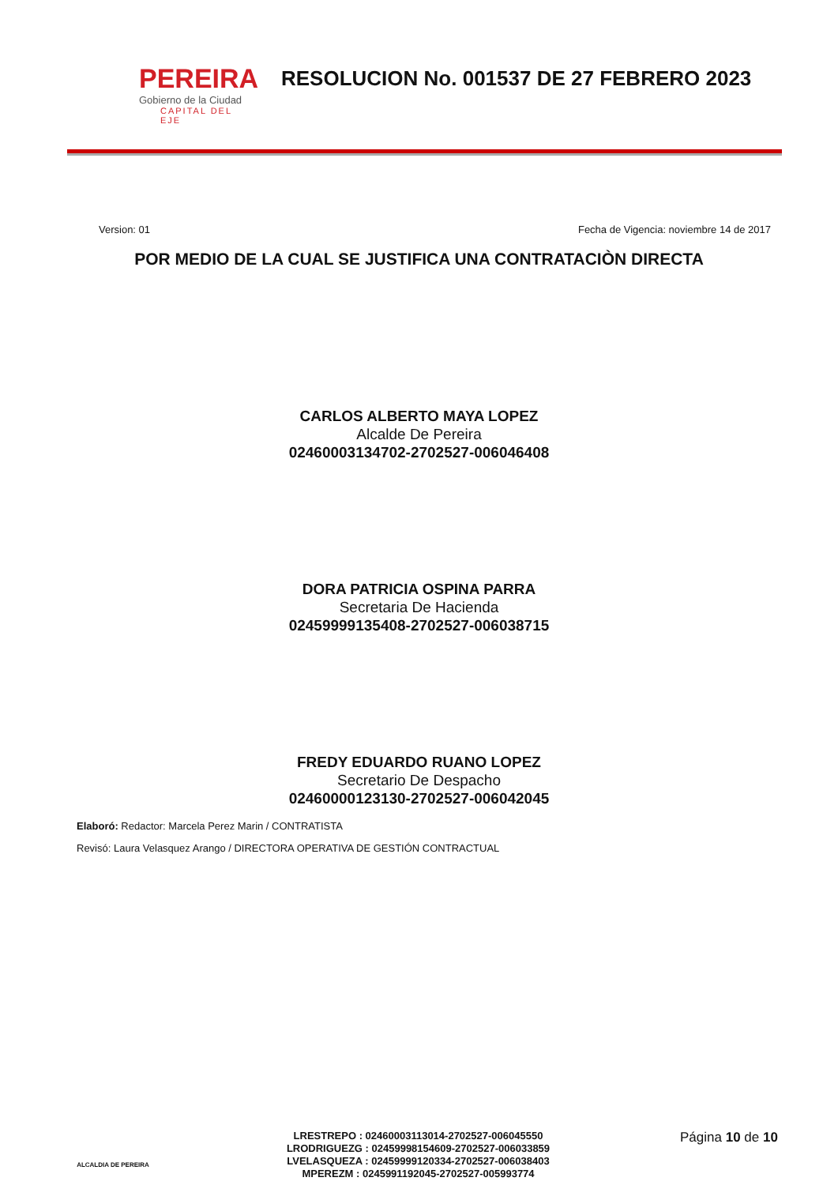PEREIRA
Gobierno de la Ciudad
CAPITAL DEL EJE
RESOLUCION No. 001537 DE 27 FEBRERO 2023
Version: 01 Fecha de Vigencia: noviembre 14 de 2017
POR MEDIO DE LA CUAL SE JUSTIFICA UNA CONTRATACIÒN DIRECTA
CARLOS ALBERTO MAYA LOPEZ
Alcalde De Pereira
02460003134702-2702527-006046408
DORA PATRICIA OSPINA PARRA
Secretaria De Hacienda
02459999135408-2702527-006038715
FREDY EDUARDO RUANO LOPEZ
Secretario De Despacho
02460000123130-2702527-006042045
Elaboró: Redactor: Marcela Perez Marin / CONTRATISTA
Revisó: Laura Velasquez Arango / DIRECTORA OPERATIVA DE GESTIÓN CONTRACTUAL
ALCALDIA DE PEREIRA
LRESTREPO : 02460003113014-2702527-006045550
LRODRIGUEZG : 02459998154609-2702527-006033859
LVELASQUEZA : 02459999120334-2702527-006038403
MPEREZM : 0245991192045-2702527-005993774
Página 10 de 10